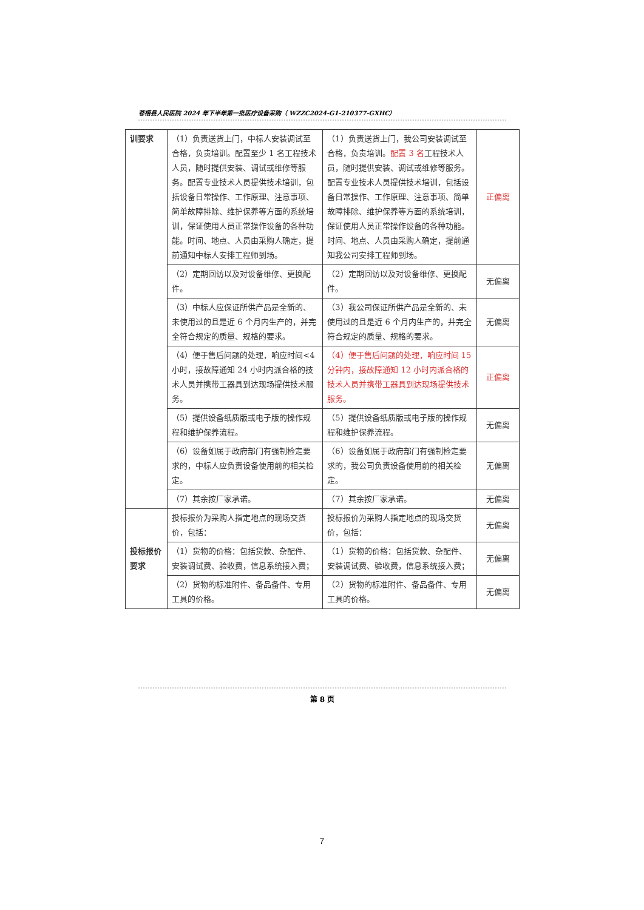苍梧县人民医院 2024 年下半年第一批医疗设备采购（ WZZC2024-G1-210377-GXHC）
| 训要求 | （1）负责送货上门，中标人安装调试至合格，负责培训。配置至少 1 名工程技术人员，随时提供安装、调试或维修等服务。配置专业技术人员提供技术培训，包括设备日常操作、工作原理、注意事项、简单故障排除、维护保养等方面的系统培训，保证使用人员正常操作设备的各种功能。时间、地点、人员由采购人确定，提前通知中标人安排工程师到场。 | （1）负责送货上门，我公司安装调试至合格，负责培训。 配置 3 名 工程技术人员，随时提供安装、调试或维修等服务。配置专业技术人员提供技术培训，包括设备日常操作、工作原理、注意事项、简单故障排除、维护保养等方面的系统培训，保证使用人员正常操作设备的各种功能。时间、地点、人员由采购人确定，提前通知我公司安排工程师到场。 | 正偏离 |
| | （2）定期回访以及对设备维修、更换配件。 | （2）定期回访以及对设备维修、更换配件。 | 无偏离 |
| | （3）中标人应保证所供产品是全新的、未使用过的且是近 6 个月内生产的，并完全符合规定的质量、规格的要求。 | （3）我公司保证所供产品是全新的、未使用过的且是近 6 个月内生产的，并完全符合规定的质量、规格的要求。 | 无偏离 |
| | （4）便于售后问题的处理，响应时间<4 小时，接故障通知 24 小时内派合格的技术人员并携带工器具到达现场提供技术服务。 | （4）便于售后问题的处理，响应时间 15 分钟内，接故障通知 12 小时内派合格的技术人员并携带工器具到达现场提供技术服务。 | 正偏离 |
| | （5）提供设备纸质版或电子版的操作规程和维护保养流程。 | （5）提供设备纸质版或电子版的操作规程和维护保养流程。 | 无偏离 |
| | （6）设备如属于政府部门有强制检定要求的，中标人应负责设备使用前的相关检定。 | （6）设备如属于政府部门有强制检定要求的，我公司负责设备使用前的相关检定。 | 无偏离 |
| | （7）其余按厂家承诺。 | （7）其余按厂家承诺。 | 无偏离 |
| 投标报价要求 | 投标报价为采购人指定地点的现场交货价，包括： | 投标报价为采购人指定地点的现场交货价，包括： | 无偏离 |
| | （1）货物的价格：包括货款、杂配件、安装调试费、验收费，信息系统接入费； | （1）货物的价格：包括货款、杂配件、安装调试费、验收费，信息系统接入费； | 无偏离 |
| | （2）货物的标准附件、备品备件、专用工具的价格。 | （2）货物的标准附件、备品备件、专用工具的价格。 | 无偏离 |
第 8 页
7